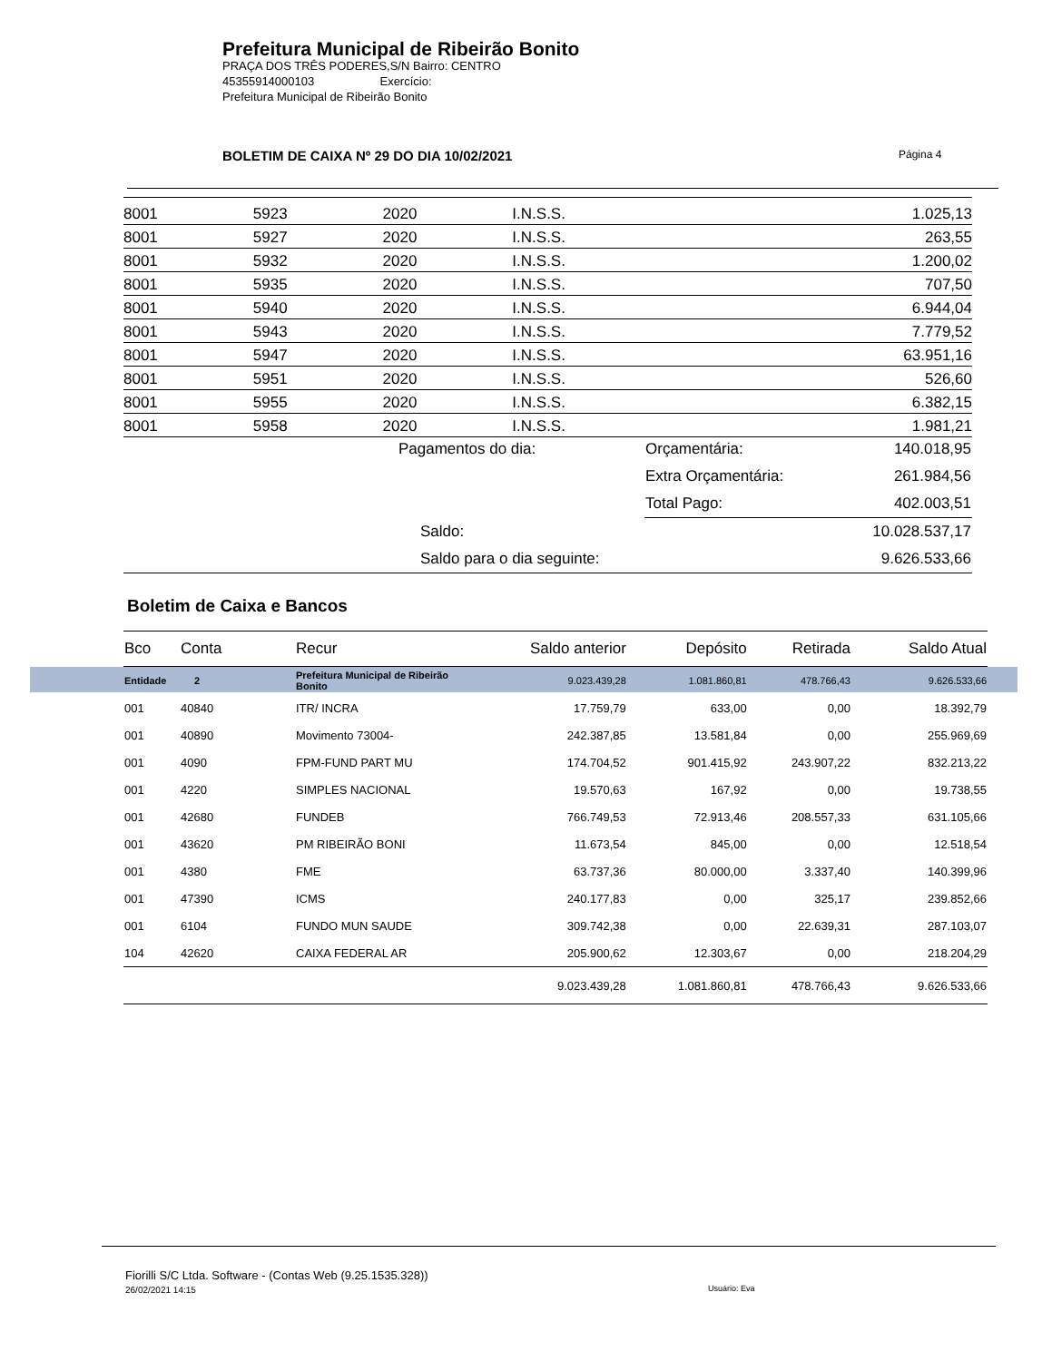Prefeitura Municipal de Ribeirão Bonito
PRAÇA DOS TRÊS PODERES,S/N Bairro: CENTRO
45355914000103 Exercício:
Prefeitura Municipal de Ribeirão Bonito
BOLETIM DE CAIXA Nº 29 DO DIA 10/02/2021
Página 4
| 8001 | 5923 | 2020 | I.N.S.S. | 1.025,13 |
| 8001 | 5927 | 2020 | I.N.S.S. | 263,55 |
| 8001 | 5932 | 2020 | I.N.S.S. | 1.200,02 |
| 8001 | 5935 | 2020 | I.N.S.S. | 707,50 |
| 8001 | 5940 | 2020 | I.N.S.S. | 6.944,04 |
| 8001 | 5943 | 2020 | I.N.S.S. | 7.779,52 |
| 8001 | 5947 | 2020 | I.N.S.S. | 63.951,16 |
| 8001 | 5951 | 2020 | I.N.S.S. | 526,60 |
| 8001 | 5955 | 2020 | I.N.S.S. | 6.382,15 |
| 8001 | 5958 | 2020 | I.N.S.S. | 1.981,21 |
| | Pagamentos do dia: | Orçamentária: | 140.018,95 |
| | | Extra Orçamentária: | 261.984,56 |
| | | Total Pago: | 402.003,51 |
| | Saldo: | | 10.028.537,17 |
| | Saldo para o dia seguinte: | | 9.626.533,66 |
Boletim de Caixa e Bancos
| Bco | Conta | Recur | Saldo anterior | Depósito | Retirada | Saldo Atual |
| --- | --- | --- | --- | --- | --- | --- |
| Entidade 2 | | Prefeitura Municipal de Ribeirão Bonito | 9.023.439,28 | 1.081.860,81 | 478.766,43 | 9.626.533,66 |
| 001 | 40840 | ITR/ INCRA | 17.759,79 | 633,00 | 0,00 | 18.392,79 |
| 001 | 40890 | Movimento 73004- | 242.387,85 | 13.581,84 | 0,00 | 255.969,69 |
| 001 | 4090 | FPM-FUND PART MU | 174.704,52 | 901.415,92 | 243.907,22 | 832.213,22 |
| 001 | 4220 | SIMPLES NACIONAL | 19.570,63 | 167,92 | 0,00 | 19.738,55 |
| 001 | 42680 | FUNDEB | 766.749,53 | 72.913,46 | 208.557,33 | 631.105,66 |
| 001 | 43620 | PM RIBEIRÃO BONI | 11.673,54 | 845,00 | 0,00 | 12.518,54 |
| 001 | 4380 | FME | 63.737,36 | 80.000,00 | 3.337,40 | 140.399,96 |
| 001 | 47390 | ICMS | 240.177,83 | 0,00 | 325,17 | 239.852,66 |
| 001 | 6104 | FUNDO MUN SAUDE | 309.742,38 | 0,00 | 22.639,31 | 287.103,07 |
| 104 | 42620 | CAIXA FEDERAL AR | 205.900,62 | 12.303,67 | 0,00 | 218.204,29 |
| | | | 9.023.439,28 | 1.081.860,81 | 478.766,43 | 9.626.533,66 |
Fiorilli S/C Ltda. Software - (Contas Web (9.25.1535.328))
26/02/2021 14:15
Usuário: Eva